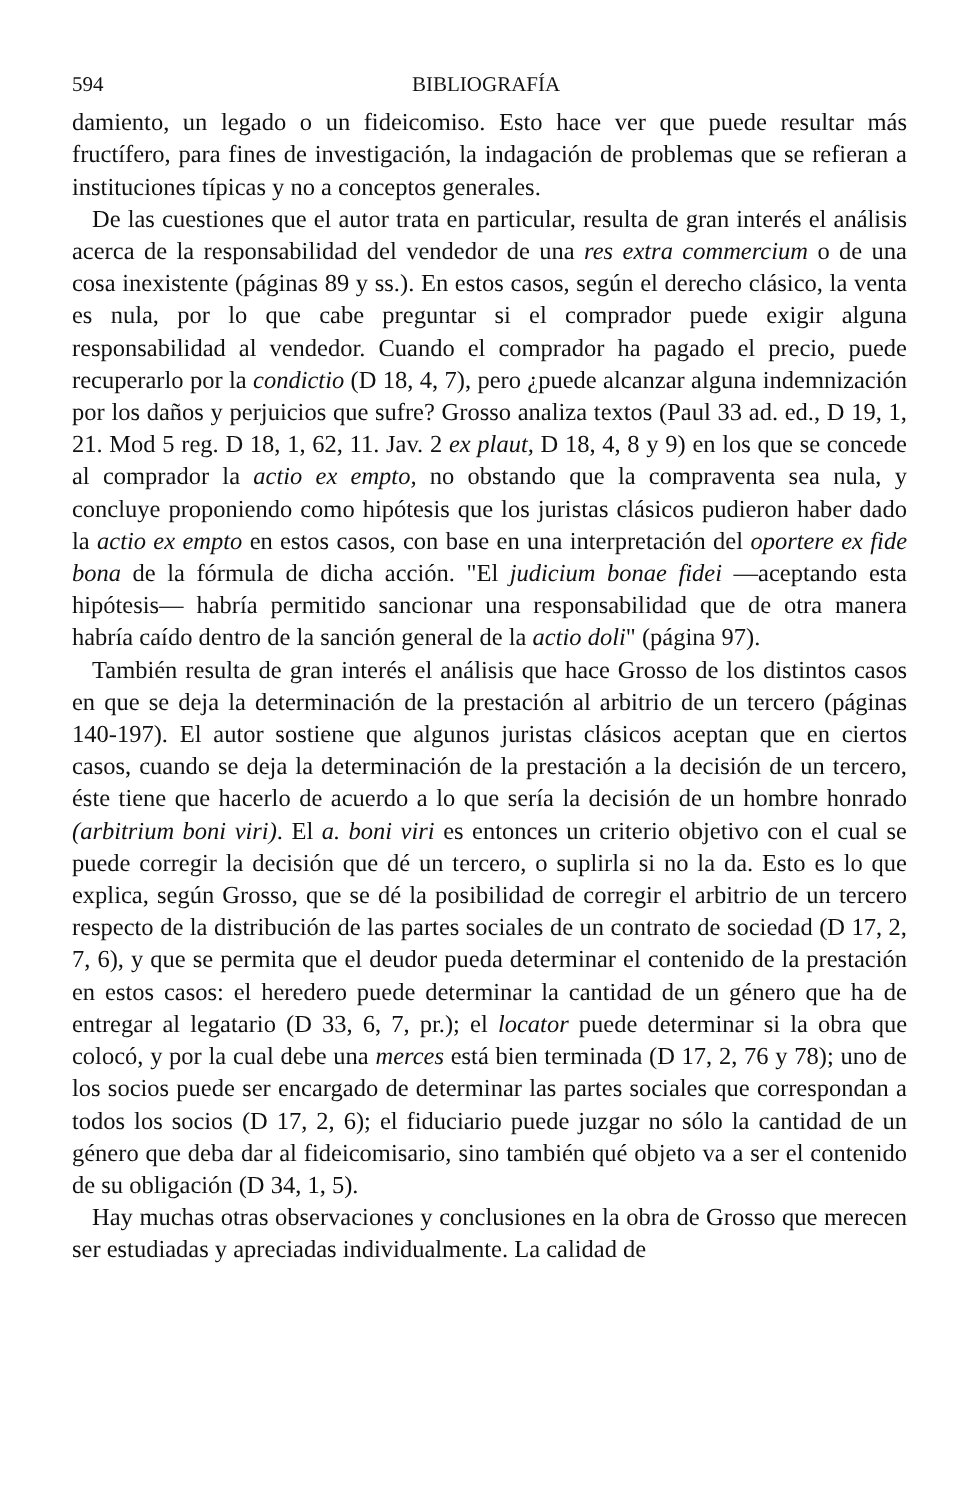594 BIBLIOGRAFÍA
damiento, un legado o un fideicomiso. Esto hace ver que puede resultar más fructífero, para fines de investigación, la indagación de problemas que se refieran a instituciones típicas y no a conceptos generales.
De las cuestiones que el autor trata en particular, resulta de gran interés el análisis acerca de la responsabilidad del vendedor de una res extra commercium o de una cosa inexistente (páginas 89 y ss.). En estos casos, según el derecho clásico, la venta es nula, por lo que cabe preguntar si el comprador puede exigir alguna responsabilidad al vendedor. Cuando el comprador ha pagado el precio, puede recuperarlo por la condictio (D 18, 4, 7), pero ¿puede alcanzar alguna indemnización por los daños y perjuicios que sufre? Grosso analiza textos (Paul 33 ad. ed., D 19, 1, 21. Mod 5 reg. D 18, 1, 62, 11. Jav. 2 ex plaut, D 18, 4, 8 y 9) en los que se concede al comprador la actio ex empto, no obstando que la compraventa sea nula, y concluye proponiendo como hipótesis que los juristas clásicos pudieron haber dado la actio ex empto en estos casos, con base en una interpretación del oportere ex fide bona de la fórmula de dicha acción. "El judicium bonae fidei —aceptando esta hipótesis— habría permitido sancionar una responsabilidad que de otra manera habría caído dentro de la sanción general de la actio doli" (página 97).
También resulta de gran interés el análisis que hace Grosso de los distintos casos en que se deja la determinación de la prestación al arbitrio de un tercero (páginas 140-197). El autor sostiene que algunos juristas clásicos aceptan que en ciertos casos, cuando se deja la determinación de la prestación a la decisión de un tercero, éste tiene que hacerlo de acuerdo a lo que sería la decisión de un hombre honrado (arbitrium boni viri). El a. boni viri es entonces un criterio objetivo con el cual se puede corregir la decisión que dé un tercero, o suplirla si no la da. Esto es lo que explica, según Grosso, que se dé la posibilidad de corregir el arbitrio de un tercero respecto de la distribución de las partes sociales de un contrato de sociedad (D 17, 2, 7, 6), y que se permita que el deudor pueda determinar el contenido de la prestación en estos casos: el heredero puede determinar la cantidad de un género que ha de entregar al legatario (D 33, 6, 7, pr.); el locator puede determinar si la obra que colocó, y por la cual debe una merces está bien terminada (D 17, 2, 76 y 78); uno de los socios puede ser encargado de determinar las partes sociales que correspondan a todos los socios (D 17, 2, 6); el fiduciario puede juzgar no sólo la cantidad de un género que deba dar al fideicomisario, sino también qué objeto va a ser el contenido de su obligación (D 34, 1, 5).
Hay muchas otras observaciones y conclusiones en la obra de Grosso que merecen ser estudiadas y apreciadas individualmente. La calidad de